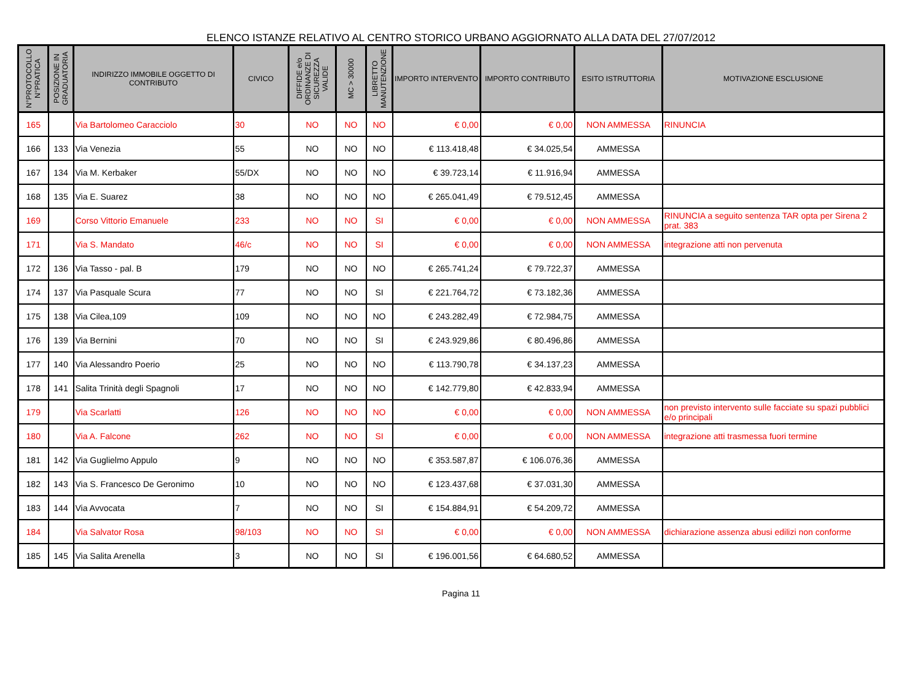ELENCO ISTANZE RELATIVO AL CENTRO STORICO URBANO AGGIORNATO ALLA DATA DEL 27/07/2012
| N°PROTOCOLLO N°PRATICA | POSIZIONE IN GRADUATORIA | INDIRIZZO IMMOBILE OGGETTO DI CONTRIBUTO | CIVICO | DIFFIDE e/o ORDINANZE DI SICUREZZA VALIDE | MC > 30000 | LIBRETTO MANUTENZIONE | IMPORTO INTERVENTO | IMPORTO CONTRIBUTO | ESITO ISTRUTTORIA | MOTIVAZIONE ESCLUSIONE |
| --- | --- | --- | --- | --- | --- | --- | --- | --- | --- | --- |
| 165 | | Via Bartolomeo Caracciolo | 30 | NO | NO | NO | € 0,00 | € 0,00 | NON AMMESSA | RINUNCIA |
| 166 | 133 | Via Venezia | 55 | NO | NO | NO | € 113.418,48 | € 34.025,54 | AMMESSA | |
| 167 | 134 | Via M. Kerbaker | 55/DX | NO | NO | NO | € 39.723,14 | € 11.916,94 | AMMESSA | |
| 168 | 135 | Via E. Suarez | 38 | NO | NO | NO | € 265.041,49 | € 79.512,45 | AMMESSA | |
| 169 | | Corso Vittorio Emanuele | 233 | NO | NO | SI | € 0,00 | € 0,00 | NON AMMESSA | RINUNCIA a seguito sentenza TAR opta per Sirena 2 prat. 383 |
| 171 | | Via S. Mandato | 46/c | NO | NO | SI | € 0,00 | € 0,00 | NON AMMESSA | integrazione atti non pervenuta |
| 172 | 136 | Via Tasso - pal. B | 179 | NO | NO | NO | € 265.741,24 | € 79.722,37 | AMMESSA | |
| 174 | 137 | Via Pasquale Scura | 77 | NO | NO | SI | € 221.764,72 | € 73.182,36 | AMMESSA | |
| 175 | 138 | Via Cilea,109 | 109 | NO | NO | NO | € 243.282,49 | € 72.984,75 | AMMESSA | |
| 176 | 139 | Via Bernini | 70 | NO | NO | SI | € 243.929,86 | € 80.496,86 | AMMESSA | |
| 177 | 140 | Via Alessandro Poerio | 25 | NO | NO | NO | € 113.790,78 | € 34.137,23 | AMMESSA | |
| 178 | 141 | Salita Trinità degli Spagnoli | 17 | NO | NO | NO | € 142.779,80 | € 42.833,94 | AMMESSA | |
| 179 | | Via Scarlatti | 126 | NO | NO | NO | € 0,00 | € 0,00 | NON AMMESSA | non previsto intervento sulle facciate su spazi pubblici e/o principali |
| 180 | | Via A. Falcone | 262 | NO | NO | SI | € 0,00 | € 0,00 | NON AMMESSA | integrazione atti trasmessa fuori termine |
| 181 | 142 | Via Guglielmo Appulo | 9 | NO | NO | NO | € 353.587,87 | € 106.076,36 | AMMESSA | |
| 182 | 143 | Via S. Francesco De Geronimo | 10 | NO | NO | NO | € 123.437,68 | € 37.031,30 | AMMESSA | |
| 183 | 144 | Via Avvocata | 7 | NO | NO | SI | € 154.884,91 | € 54.209,72 | AMMESSA | |
| 184 | | Via Salvator Rosa | 98/103 | NO | NO | SI | € 0,00 | € 0,00 | NON AMMESSA | dichiarazione assenza abusi edilizi non conforme |
| 185 | 145 | Via Salita Arenella | 3 | NO | NO | SI | € 196.001,56 | € 64.680,52 | AMMESSA | |
Pagina 11